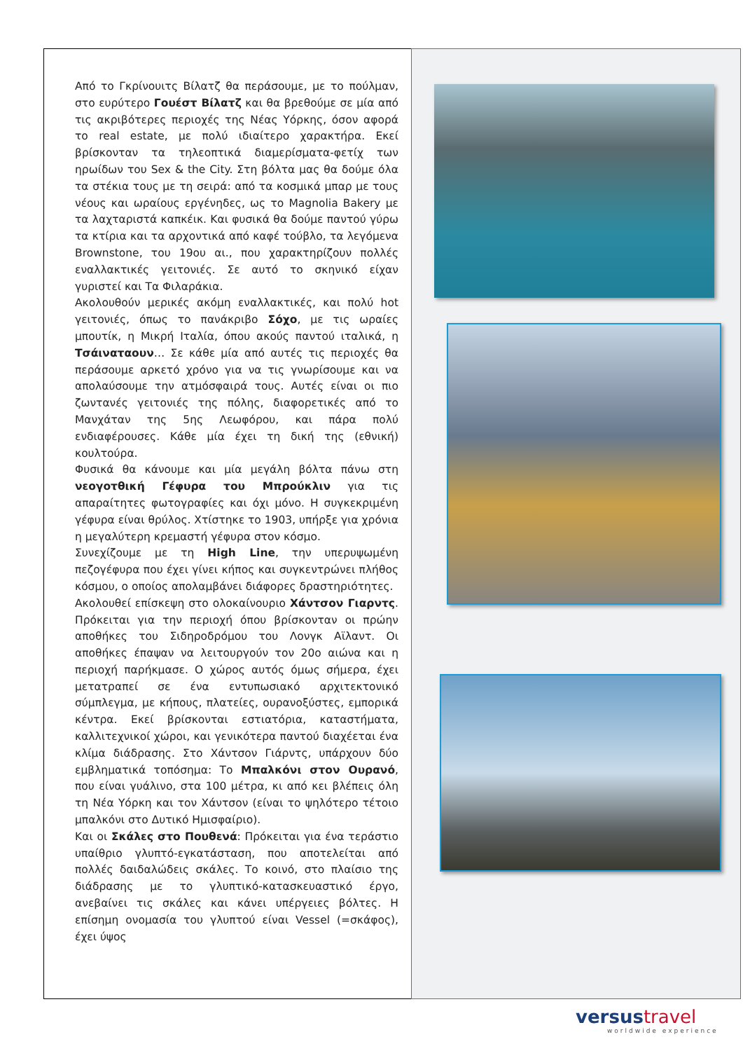Από το Γκρίνουιτς Βίλατζ θα περάσουμε, με το πούλμαν, στο ευρύτερο Γουέστ Βίλατζ και θα βρεθούμε σε μία από τις ακριβότερες περιοχές της Νέας Υόρκης, όσον αφορά το real estate, με πολύ ιδιαίτερο χαρακτήρα. Εκεί βρίσκονταν τα τηλεοπτικά διαμερίσματα-φετίχ των ηρωίδων του Sex & the City. Στη βόλτα μας θα δούμε όλα τα στέκια τους με τη σειρά: από τα κοσμικά μπαρ με τους νέους και ωραίους εργένηδες, ως το Magnolia Bakery με τα λαχταριστά καπκέικ. Και φυσικά θα δούμε παντού γύρω τα κτίρια και τα αρχοντικά από καφέ τούβλο, τα λεγόμενα Brownstone, του 19ου αι., που χαρακτηρίζουν πολλές εναλλακτικές γειτονιές. Σε αυτό το σκηνικό είχαν γυριστεί και Τα Φιλαράκια.
Ακολουθούν μερικές ακόμη εναλλακτικές, και πολύ hot γειτονιές, όπως το πανάκριβο Σόχο, με τις ωραίες μπουτίκ, η Μικρή Ιταλία, όπου ακούς παντού ιταλικά, η Τσάιναταουν… Σε κάθε μία από αυτές τις περιοχές θα περάσουμε αρκετό χρόνο για να τις γνωρίσουμε και να απολαύσουμε την ατμόσφαιρά τους. Αυτές είναι οι πιο ζωντανές γειτονιές της πόλης, διαφορετικές από το Μανχάταν της 5ης Λεωφόρου, και πάρα πολύ ενδιαφέρουσες. Κάθε μία έχει τη δική της (εθνική) κουλτούρα.
Φυσικά θα κάνουμε και μία μεγάλη βόλτα πάνω στη νεογοτθική Γέφυρα του Μπρούκλιν για τις απαραίτητες φωτογραφίες και όχι μόνο. Η συγκεκριμένη γέφυρα είναι θρύλος. Χτίστηκε το 1903, υπήρξε για χρόνια η μεγαλύτερη κρεμαστή γέφυρα στον κόσμο.
Συνεχίζουμε με τη High Line, την υπερυψωμένη πεζογέφυρα που έχει γίνει κήπος και συγκεντρώνει πλήθος κόσμου, ο οποίος απολαμβάνει διάφορες δραστηριότητες.
Ακολουθεί επίσκεψη στο ολοκαίνουριο Χάντσον Γιαρντς. Πρόκειται για την περιοχή όπου βρίσκονταν οι πρώην αποθήκες του Σιδηροδρόμου του Λονγκ Αϊλαντ. Οι αποθήκες έπαψαν να λειτουργούν τον 20ο αιώνα και η περιοχή παρήκμασε. Ο χώρος αυτός όμως σήμερα, έχει μετατραπεί σε ένα εντυπωσιακό αρχιτεκτονικό σύμπλεγμα, με κήπους, πλατείες, ουρανοξύστες, εμπορικά κέντρα. Εκεί βρίσκονται εστιατόρια, καταστήματα, καλλιτεχνικοί χώροι, και γενικότερα παντού διαχέεται ένα κλίμα διάδρασης. Στο Χάντσον Γιάρντς, υπάρχουν δύο εμβληματικά τοπόσημα: Το Μπαλκόνι στον Ουρανό, που είναι γυάλινο, στα 100 μέτρα, κι από κει βλέπεις όλη τη Νέα Υόρκη και τον Χάντσον (είναι το ψηλότερο τέτοιο μπαλκόνι στο Δυτικό Ημισφαίριο).
Και οι Σκάλες στο Πουθενά: Πρόκειται για ένα τεράστιο υπαίθριο γλυπτό-εγκατάσταση, που αποτελείται από πολλές δαιδαλώδεις σκάλες. Το κοινό, στο πλαίσιο της διάδρασης με το γλυπτικό-κατασκευαστικό έργο, ανεβαίνει τις σκάλες και κάνει υπέργειες βόλτες. Η επίσημη ονομασία του γλυπτού είναι Vessel (=σκάφος), έχει ύψος
versustravel
worldwide experience